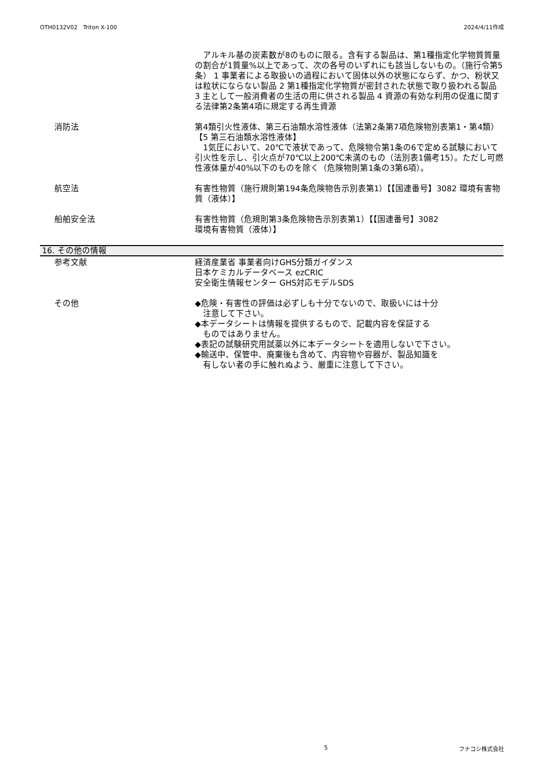OTH0132V02　Triton X-100 2024/4/11作成
　アルキル基の炭素数が8のものに限る。含有する製品は、第1種指定化学物質質量の割合が1質量%以上であって、次の各号のいずれにも該当しないもの。（施行令第5条） 1 事業者による取扱いの過程において固体以外の状態にならず、かつ、粉状又は粒状にならない製品 2 第1種指定化学物質が密封された状態で取り扱われる製品 3 主として一般消費者の生活の用に供される製品 4 資源の有効な利用の促進に関する法律第2条第4項に規定する再生資源
消防法 第4類引火性液体、第三石油類水溶性液体（法第2条第7項危険物別表第1・第4類）【5 第三石油類水溶性液体】
　1気圧において、20℃で液状であって、危険物令第1条の6で定める試験において引火性を示し、引火点が70℃以上200℃未満のもの（法別表1備考15）。ただし可燃性液体量が40%以下のものを除く（危険物則第1条の3第6項）。
航空法 有害性物質（施行規則第194条危険物告示別表第1）【【国連番号】3082 環境有害物質（液体）】
船舶安全法 有害性物質（危規則第3条危険物告示別表第1）【【国連番号】3082
環境有害物質（液体）】
16. その他の情報
参考文献 経済産業省 事業者向けGHS分類ガイダンス
日本ケミカルデータベース ezCRIC
安全衛生情報センター GHS対応モデルSDS
その他 ◆危険・有害性の評価は必ずしも十分でないので、取扱いには十分
　注意して下さい。
◆本データシートは情報を提供するもので、記載内容を保証する
　ものではありません。
◆表記の試験研究用試薬以外に本データシートを適用しないで下さい。
◆輸送中、保管中、廃棄後も含めて、内容物や容器が、製品知識を
　有しない者の手に触れぬよう、厳重に注意して下さい。
5 フナコシ株式会社